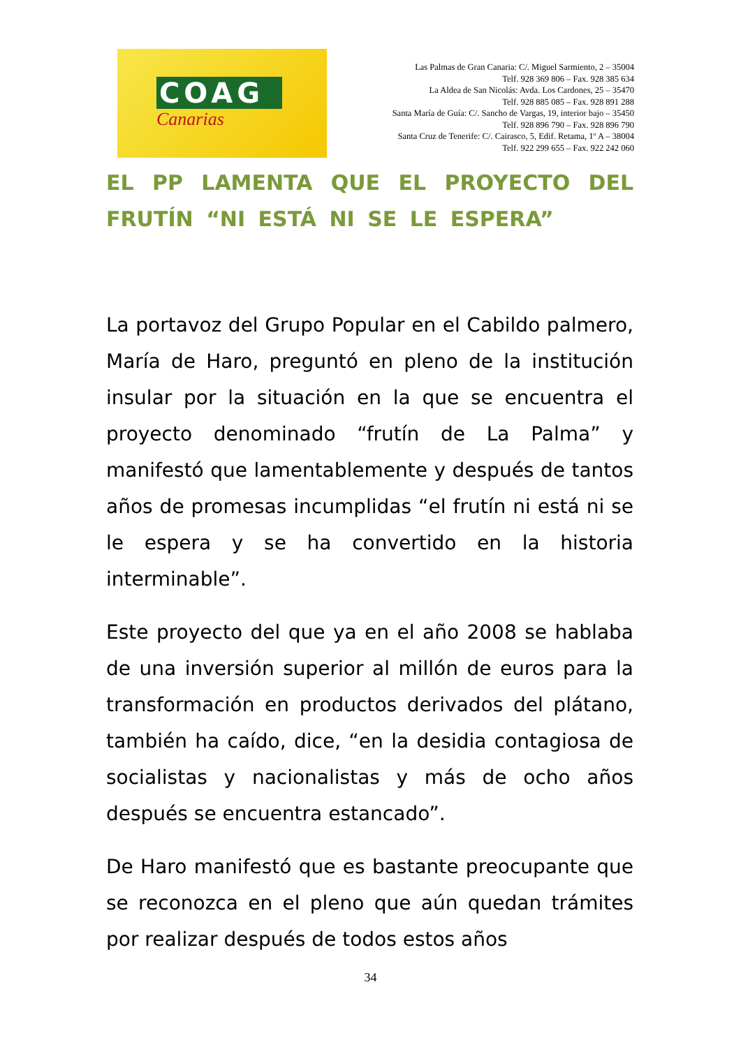COAG
Canarias
Las Palmas de Gran Canaria: C/. Miguel Sarmiento, 2 – 35004
Telf. 928 369 806 – Fax. 928 385 634
La Aldea de San Nicolás: Avda. Los Cardones, 25 – 35470
Telf. 928 885 085 – Fax. 928 891 288
Santa María de Guía: C/. Sancho de Vargas, 19, interior bajo – 35450
Telf. 928 896 790 – Fax. 928 896 790
Santa Cruz de Tenerife: C/. Cairasco, 5, Edif. Retama, 1º A – 38004
Telf. 922 299 655 – Fax. 922 242 060
EL PP LAMENTA QUE EL PROYECTO DEL FRUTÍN “NI ESTÁ NI SE LE ESPERA”
La portavoz del Grupo Popular en el Cabildo palmero, María de Haro, preguntó en pleno de la institución insular por la situación en la que se encuentra el proyecto denominado “frutín de La Palma” y manifestó que lamentablemente y después de tantos años de promesas incumplidas “el frutín ni está ni se le espera y se ha convertido en la historia interminable”.
Este proyecto del que ya en el año 2008 se hablaba de una inversión superior al millón de euros para la transformación en productos derivados del plátano, también ha caído, dice, “en la desidia contagiosa de socialistas y nacionalistas y más de ocho años después se encuentra estancado”.
De Haro manifestó que es bastante preocupante que se reconozca en el pleno que aún quedan trámites por realizar después de todos estos años
34